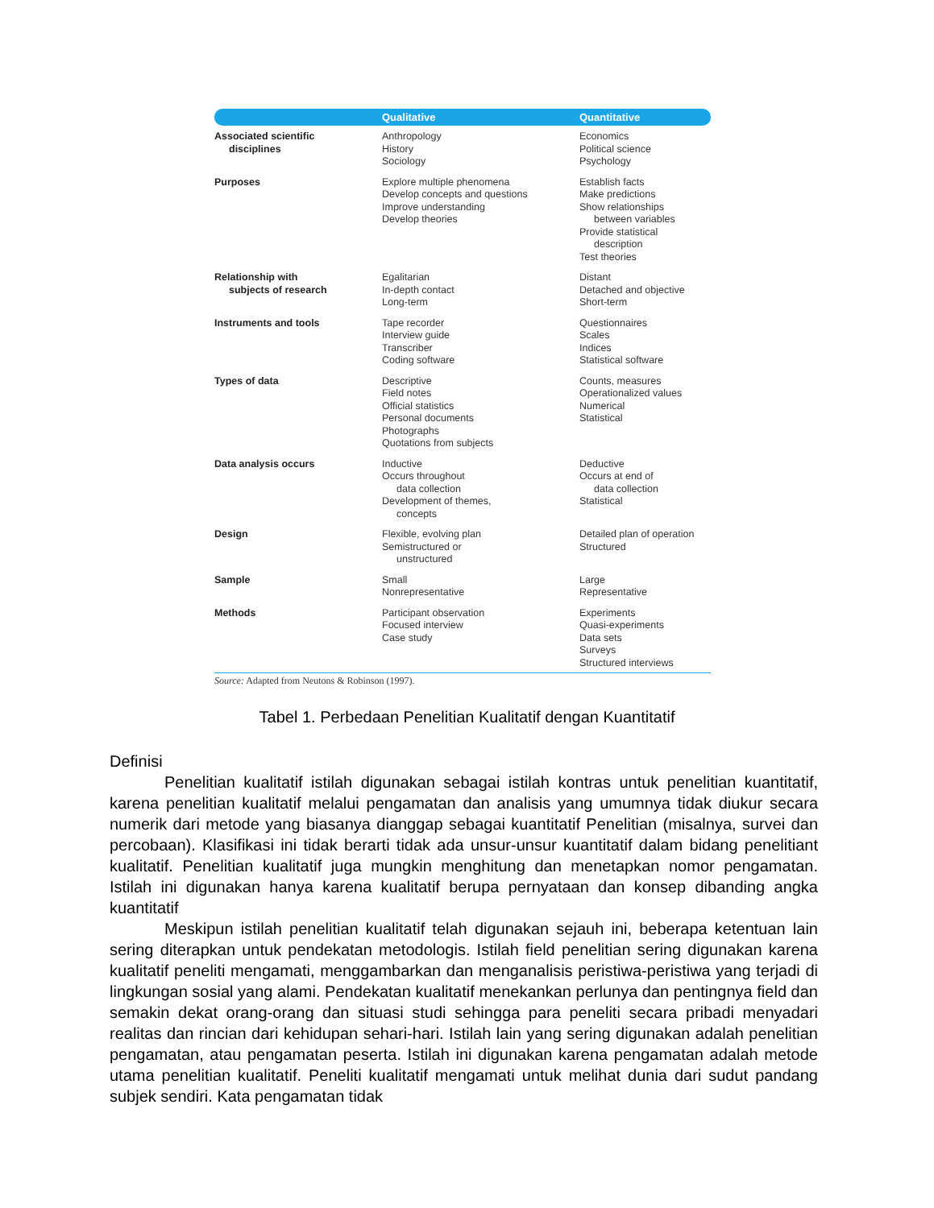| | Qualitative | Quantitative |
| --- | --- | --- |
| Associated scientific disciplines | Anthropology History Sociology | Economics Political science Psychology |
| Purposes | Explore multiple phenomena Develop concepts and questions Improve understanding Develop theories | Establish facts Make predictions Show relationships between variables Provide statistical description Test theories |
| Relationship with subjects of research | Egalitarian In-depth contact Long-term | Distant Detached and objective Short-term |
| Instruments and tools | Tape recorder Interview guide Transcriber Coding software | Questionnaires Scales Indices Statistical software |
| Types of data | Descriptive Field notes Official statistics Personal documents Photographs Quotations from subjects | Counts, measures Operationalized values Numerical Statistical |
| Data analysis occurs | Inductive Occurs throughout data collection Development of themes, concepts | Deductive Occurs at end of data collection Statistical |
| Design | Flexible, evolving plan Semistructured or unstructured | Detailed plan of operation Structured |
| Sample | Small Nonrepresentative | Large Representative |
| Methods | Participant observation Focused interview Case study | Experiments Quasi-experiments Data sets Surveys Structured interviews |
Source: Adapted from Neutons & Robinson (1997).
Tabel 1. Perbedaan Penelitian Kualitatif dengan Kuantitatif
Definisi
Penelitian kualitatif istilah digunakan sebagai istilah kontras untuk penelitian kuantitatif, karena penelitian kualitatif melalui pengamatan dan analisis yang umumnya tidak diukur secara numerik dari metode yang biasanya dianggap sebagai kuantitatif Penelitian (misalnya, survei dan percobaan). Klasifikasi ini tidak berarti tidak ada unsur-unsur kuantitatif dalam bidang penelitiant kualitatif. Penelitian kualitatif juga mungkin menghitung dan menetapkan nomor pengamatan. Istilah ini digunakan hanya karena kualitatif berupa pernyataan dan konsep dibanding angka kuantitatif
Meskipun istilah penelitian kualitatif telah digunakan sejauh ini, beberapa ketentuan lain sering diterapkan untuk pendekatan metodologis. Istilah field penelitian sering digunakan karena kualitatif peneliti mengamati, menggambarkan dan menganalisis peristiwa-peristiwa yang terjadi di lingkungan sosial yang alami. Pendekatan kualitatif menekankan perlunya dan pentingnya field dan semakin dekat orang-orang dan situasi studi sehingga para peneliti secara pribadi menyadari realitas dan rincian dari kehidupan sehari-hari. Istilah lain yang sering digunakan adalah penelitian pengamatan, atau pengamatan peserta. Istilah ini digunakan karena pengamatan adalah metode utama penelitian kualitatif. Peneliti kualitatif mengamati untuk melihat dunia dari sudut pandang subjek sendiri. Kata pengamatan tidak